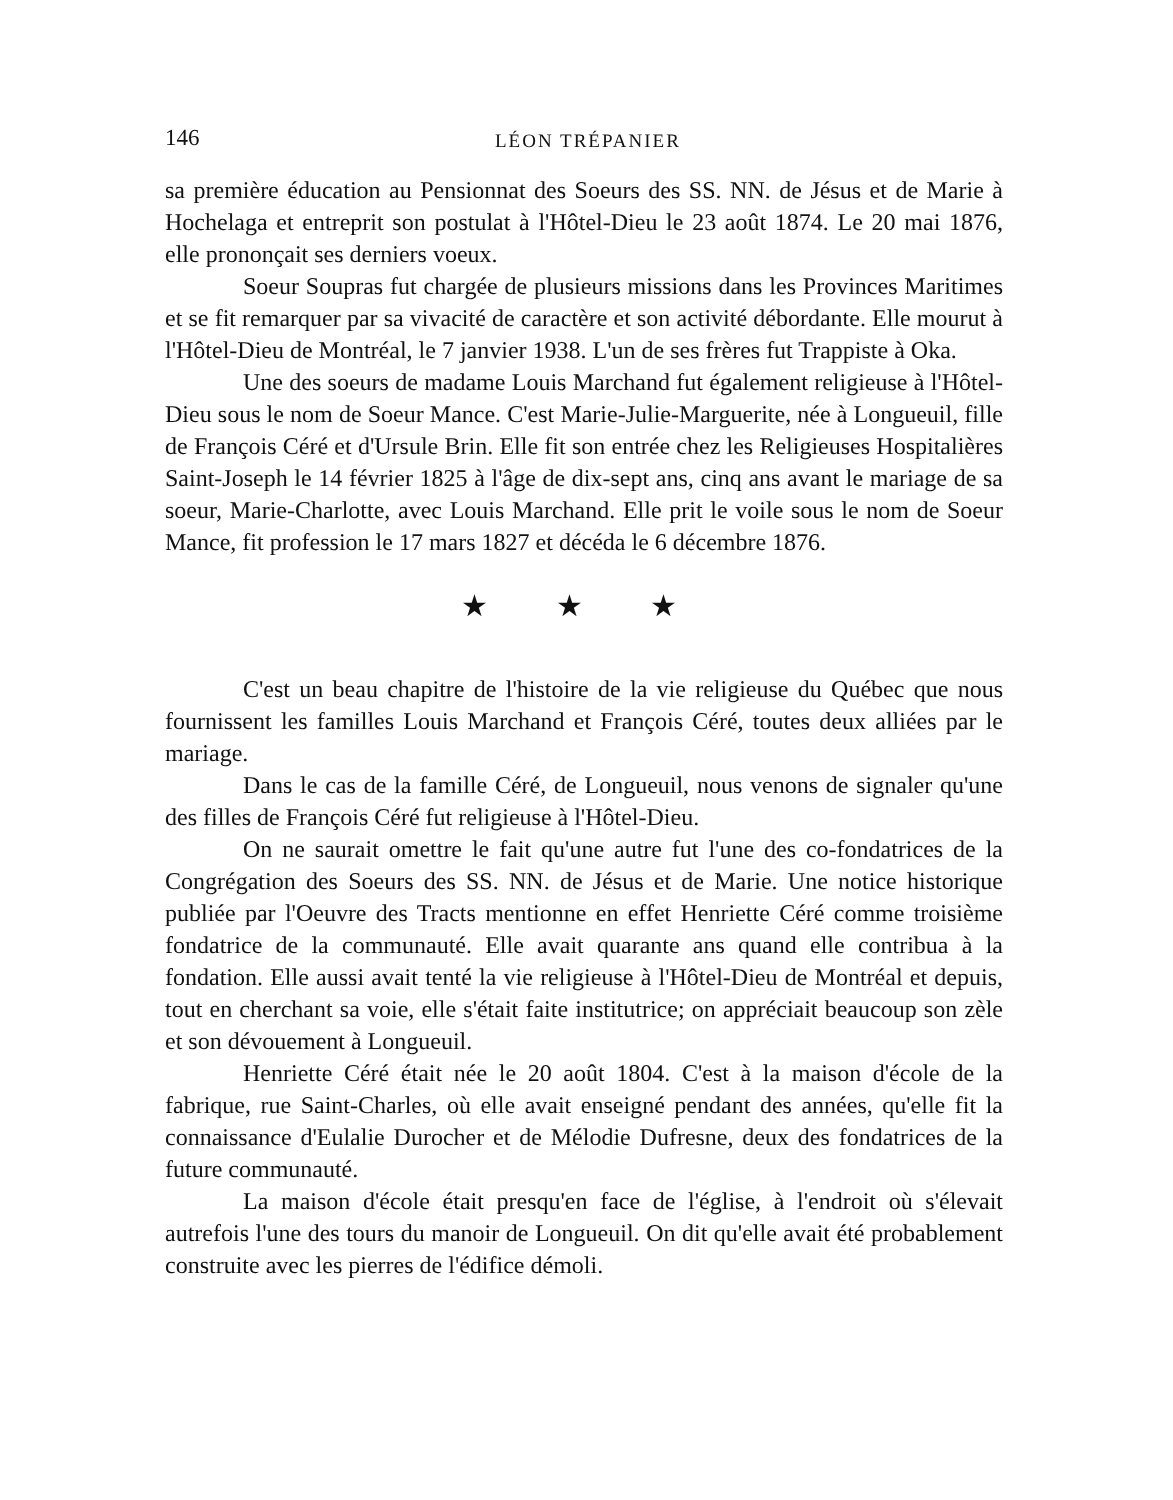146 LÉON TRÉPANIER
sa première éducation au Pensionnat des Soeurs des SS. NN. de Jésus et de Marie à Hochelaga et entreprit son postulat à l'Hôtel-Dieu le 23 août 1874. Le 20 mai 1876, elle prononçait ses derniers voeux.
Soeur Soupras fut chargée de plusieurs missions dans les Provinces Maritimes et se fit remarquer par sa vivacité de caractère et son activité débordante. Elle mourut à l'Hôtel-Dieu de Montréal, le 7 janvier 1938. L'un de ses frères fut Trappiste à Oka.
Une des soeurs de madame Louis Marchand fut également religieuse à l'Hôtel-Dieu sous le nom de Soeur Mance. C'est Marie-Julie-Marguerite, née à Longueuil, fille de François Céré et d'Ursule Brin. Elle fit son entrée chez les Religieuses Hospitalières Saint-Joseph le 14 février 1825 à l'âge de dix-sept ans, cinq ans avant le mariage de sa soeur, Marie-Charlotte, avec Louis Marchand. Elle prit le voile sous le nom de Soeur Mance, fit profession le 17 mars 1827 et décéda le 6 décembre 1876.
★ ★ ★
C'est un beau chapitre de l'histoire de la vie religieuse du Québec que nous fournissent les familles Louis Marchand et François Céré, toutes deux alliées par le mariage.
Dans le cas de la famille Céré, de Longueuil, nous venons de signaler qu'une des filles de François Céré fut religieuse à l'Hôtel-Dieu.
On ne saurait omettre le fait qu'une autre fut l'une des co-fondatrices de la Congrégation des Soeurs des SS. NN. de Jésus et de Marie. Une notice historique publiée par l'Oeuvre des Tracts mentionne en effet Henriette Céré comme troisième fondatrice de la communauté. Elle avait quarante ans quand elle contribua à la fondation. Elle aussi avait tenté la vie religieuse à l'Hôtel-Dieu de Montréal et depuis, tout en cherchant sa voie, elle s'était faite institutrice; on appréciait beaucoup son zèle et son dévouement à Longueuil.
Henriette Céré était née le 20 août 1804. C'est à la maison d'école de la fabrique, rue Saint-Charles, où elle avait enseigné pendant des années, qu'elle fit la connaissance d'Eulalie Durocher et de Mélodie Dufresne, deux des fondatrices de la future communauté.
La maison d'école était presqu'en face de l'église, à l'endroit où s'élevait autrefois l'une des tours du manoir de Longueuil. On dit qu'elle avait été probablement construite avec les pierres de l'édifice démoli.